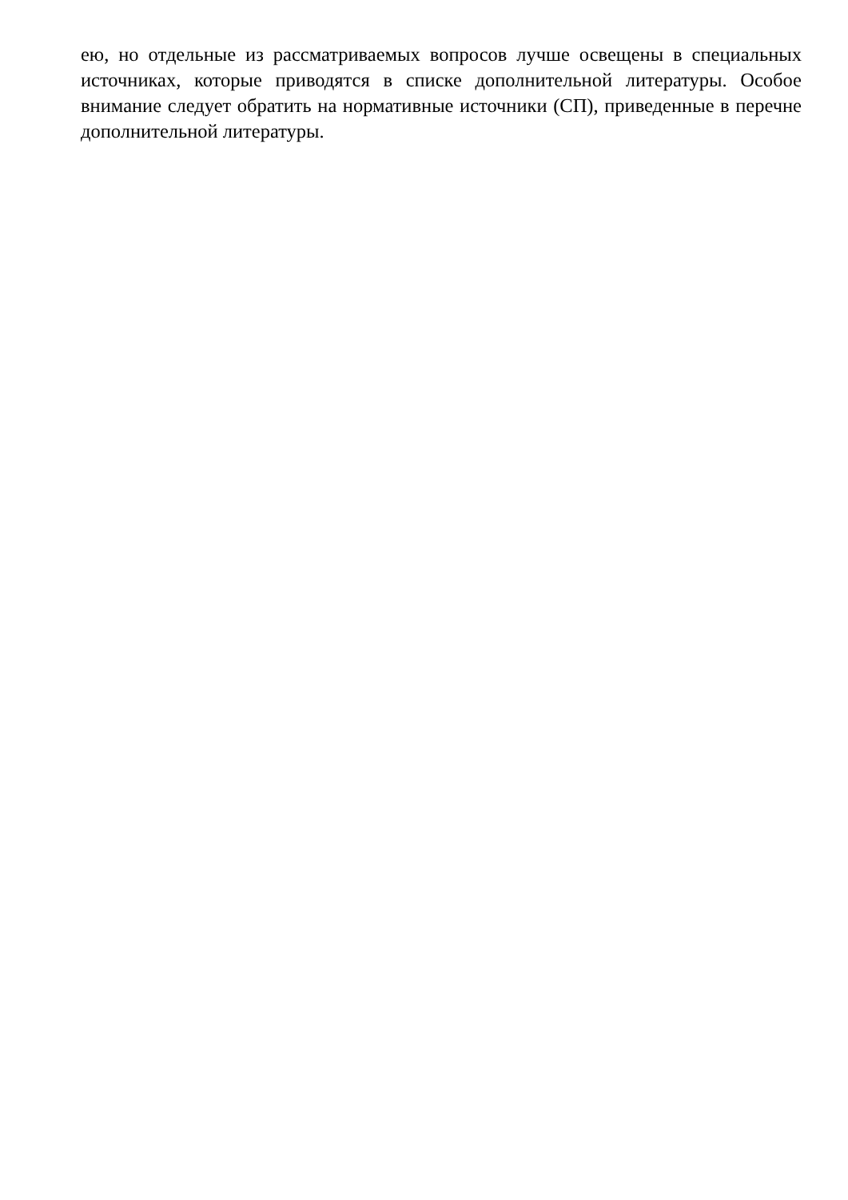ею, но отдельные из рассматриваемых вопросов лучше освещены в специальных источниках, которые приводятся в списке дополнительной литературы. Особое внимание следует обратить на нормативные источники (СП), приведенные в перечне дополнительной литературы.